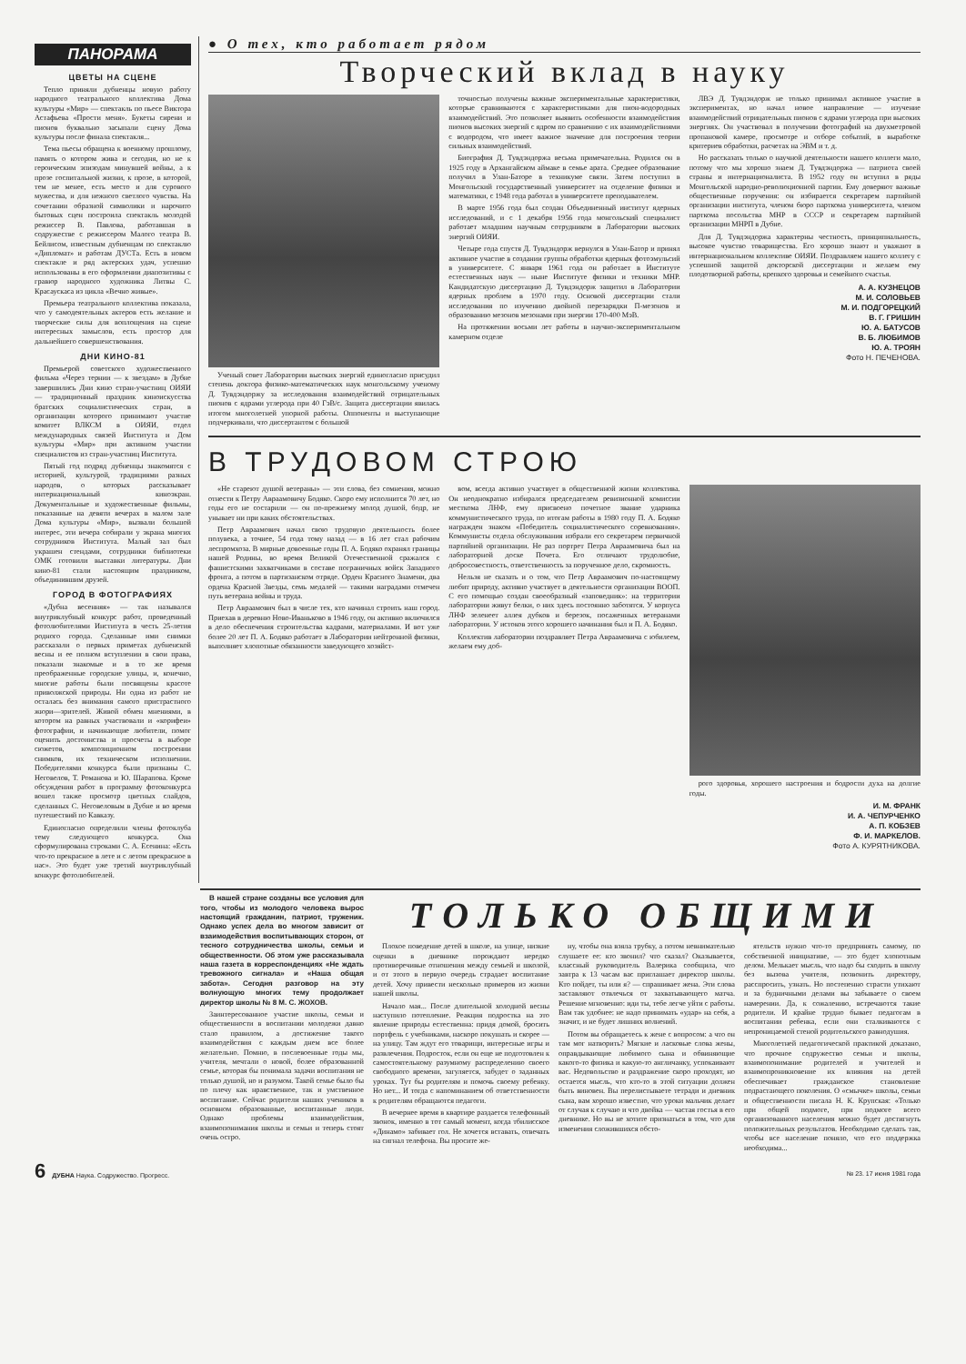ПАНОРАМА
ЦВЕТЫ НА СЦЕНЕ
Тепло приняли дубненцы новую работу народного театрального коллектива Дома культуры «Мир» — спектакль по пьесе Виктора Астафьева «Прости меня». Букеты сирени и пионов буквально засыпали сцену Дома культуры после финала спектакля...
Тема пьесы обращена к военному прошлому, память о котором жива и сегодня, но не к героическим эпизодам минувшей войны, а к прозе госпитальной жизни, к прозе, в которой, тем не менее, есть место и для сурового мужества, и для нежного светлого чувства. На сочетании образной символики и нарочито бытовых сцен построила спектакль молодой режиссер В. Павлова, работавшая в содружестве с режиссером Малого театра В. Бейлисом, известным дубненцам по спектаклю «Дипломат» и работам ДУСТа. Есть в новом спектакле и ряд актерских удач, успешно использованы в его оформлении диапозитивы с гравюр народного художника Литвы С. Красаускаса из цикла «Вечно живые».
Премьера театрального коллектива показала, что у самодеятельных актеров есть желание и творческие силы для воплощения на сцене интересных замыслов, есть простор для дальнейшего совершенствования.
ДНИ КИНО-81
Премьерой советского художественного фильма «Через тернии — к звездам» в Дубне завершились Дни кино стран-участниц ОИЯИ — традиционный праздник киноискусства братских социалистических стран, в организации которого принимают участие комитет ВЛКСМ в ОИЯИ, отдел международных связей Института и Дом культуры «Мир» при активном участии специалистов из стран-участниц Института.
Пятый год подряд дубненцы знакомятся с историей, культурой, традициями разных народов, о которых рассказывает интернациональный киноэкран. Документальные и художественные фильмы, показанные на девяти вечерах в малом зале Дома культуры «Мир», вызвали большой интерес, эти вечера собирали у экрана многих сотрудников Института. Малый зал был украшен стендами, сотрудники библиотеки ОМК готовили выставки литературы. Дни кино-81 стали настоящим праздником, объединившим друзей.
ГОРОД В ФОТОГРАФИЯХ
«Дубна весенняя» — так назывался внутриклубный конкурс работ, проведенный фотолюбителями Института в честь 25-летия родного города. Сделанные ими снимки рассказали о первых приметах дубненской весны и ее полном вступлении в свои права, показали знакомые и в то же время преображенные городские улицы, и, конечно, многие работы были посвящены красоте приволжской природы. Ни одна из работ не осталась без внимания самого пристрастного жюри—зрителей. Живой обмен мнениями, в котором на равных участвовали и «корифеи» фотографии, и начинающие любители, помог оценить достоинства и просчеты в выборе сюжетов, композиционном построении снимков, их техническом исполнении. Победителями конкурса были признаны С. Неговелов, Т. Романова и Ю. Шарапова. Кроме обсуждения работ в программу фотоконкурса вошел также просмотр цветных слайдов, сделанных С. Неговеловым в Дубне и во время путешествий по Кавказу.
Единогласно определили члены фотоклуба тему следующего конкурса. Она сформулирована строками С. А. Есенина: «Есть что-то прекрасное в лете и с летом прекрасное в нас». Это будет уже третий внутриклубный конкурс фотолюбителей.
● О тех, кто работает рядом
Творческий вклад в науку
Ученый совет Лаборатории высоких энергий единогласно присудил степень доктора физико-математических наук монгольскому ученому Д. Тувдэндоржу за исследования взаимодействий отрицательных пионов с ядрами углерода при 40 ГэВ/с. Защита диссертации явилась итогом многолетней упорной работы. Оппоненты и выступающие подчеркивали, что диссертантом с большой
точностью получены важные экспериментальные характеристики, которые сравниваются с характеристиками для пион-водородных взаимодействий. Это позволяет выявить особенности взаимодействия пионов высоких энергий с ядром по сравнению с их взаимодействиями с водородом, что имеет важное значение для построения теории сильных взаимодействий.
Биография Д. Тувдэндоржа весьма примечательна. Родился он в 1925 году в Архангайском аймаке в семье арата. Среднее образование получил в Улан-Баторе в техникуме связи. Затем поступил в Монгольский государственный университет на отделение физики и математики, с 1948 года работал в университете преподавателем.
В марте 1956 года был создан Объединенный институт ядерных исследований, и с 1 декабря 1956 года монгольский специалист работает младшим научным сотрудником в Лаборатории высоких энергий ОИЯИ.
Четыре года спустя Д. Тувдэндорж вернулся в Улан-Батор и принял активное участие в создании группы обработки ядерных фотоэмульсий в университете. С января 1961 года он работает в Институте естественных наук — ныне Институте физики и техники МНР. Кандидатскую диссертацию Д. Тувдэндорж защитил в Лаборатории ядерных проблем в 1970 году. Основой диссертации стали исследования по изучению двойной перезарядки П-мезонов и образованию мезонов мезонами при энергии 170-400 МэВ.
На протяжении восьми лет работы в научно-экспериментальном камерном отделе
ЛВЭ Д. Тувдэндорж не только принимал активное участие в экспериментах, но начал новое направление — изучение взаимодействий отрицательных пионов с ядрами углерода при высоких энергиях. Он участвовал в получении фотографий на двухметровой пропановой камере, просмотре и отборе событий, в выработке критериев обработки, расчетах на ЭВМ и т. д.
Но рассказать только о научной деятельности нашего коллеги мало, потому что мы хорошо знаем Д. Тувдэндоржа — патриота своей страны и интернационалиста. В 1952 году он вступил в ряды Монгольской народно-революционной партии. Ему доверяют важные общественные поручения: он избирается секретарем партийной организации института, членом бюро парткома университета, членом парткома посольства МНР в СССР и секретарем партийной организации МНРП в Дубне.
Для Д. Тувдэндоржа характерны честность, принципиальность, высокое чувство товарищества. Его хорошо знают и уважают в интернациональном коллективе ОИЯИ. Поздравляем нашего коллегу с успешной защитой докторской диссертации и желаем ему плодотворной работы, крепкого здоровья и семейного счастья.
А. А. КУЗНЕЦОВ
М. И. СОЛОВЬЕВ
М. И. ПОДГОРЕЦКИЙ
В. Г. ГРИШИН
Ю. А. БАТУСОВ
В. Б. ЛЮБИМОВ
Ю. А. ТРОЯН
Фото Н. ПЕЧЕНОВА.
В ТРУДОВОМ СТРОЮ
«Не стареют душой ветераны» — эти слова, без сомнения, можно отнести к Петру Авраамовичу Бодяко. Скоро ему исполнится 70 лет, но годы его не состарили — он по-прежнему молод душой, бодр, не унывает ни при каких обстоятельствах.
Петр Авраамович начал свою трудовую деятельность более полувека, а точнее, 54 года тому назад — в 16 лет стал рабочим леспромхоза. В мирные довоенные годы П. А. Бодяко охранял границы нашей Родины, во время Великой Отечественной сражался с фашистскими захватчиками в составе пограничных войск Западного фронта, а потом в партизанском отряде. Орден Красного Знамени, два ордена Красной Звезды, семь медалей — такими наградами отмечен путь ветерана войны и труда.
Петр Авраамович был в числе тех, кто начинал строить наш город. Приехав в деревню Ново-Иваньково в 1946 году, он активно включился в дело обеспечения строительства кадрами, материалами. И вот уже более 20 лет П. А. Бодяко работает в Лаборатории нейтронной физики, выполняет хлопотные обязанности заведующего хозяйст-
вом, всегда активно участвует в общественной жизни коллектива. Он неоднократно избирался председателем ревизионной комиссии месткома ЛНФ, ему присвоено почетное звание ударника коммунистического труда, по итогам работы в 1980 году П. А. Бодяко награжден знаком «Победитель социалистического соревнования». Коммунисты отдела обслуживания избрали его секретарем первичной партийной организации. Не раз портрет Петра Авраамовича был на лабораторной доске Почета. Его отличают трудолюбие, добросовестность, ответственность за порученное дело, скромность.
Нельзя не сказать и о том, что Петр Авраамович по-настоящему любит природу, активно участвует в деятельности организации ВООП. С его помощью создан своеобразный «заповедник»: на территории лаборатории живут белки, о них здесь постоянно заботятся. У корпуса ЛНФ зеленеет аллея дубков и березок, посаженных ветеранами лаборатории. У истоков этого хорошего начинания был и П. А. Бодяко.
Коллектив лаборатории поздравляет Петра Авраамовича с юбилеем, желаем ему доб-
рого здоровья, хорошего настроения и бодрости духа на долгие годы.
И. М. ФРАНК
И. А. ЧЕПУРЧЕНКО
А. П. КОБЗЕВ
Ф. И. МАРКЕЛОВ.
Фото А. КУРЯТНИКОВА.
В нашей стране созданы все условия для того, чтобы из молодого человека вырос настоящий гражданин, патриот, труженик. Однако успех дела во многом зависит от взаимодействия воспитывающих сторон, от тесного сотрудничества школы, семьи и общественности. Об этом уже рассказывала наша газета в корреспонденциях «Не ждать тревожного сигнала» и «Наша общая забота». Сегодня разговор на эту волнующую многих тему продолжает директор школы № 8 М. С. ЖОХОВ.
Заинтересованное участие школы, семьи и общественности в воспитании молодежи давно стало правилом, а достижение такого взаимодействия с каждым днем все более желательно. Помню, в послевоенные годы мы, учителя, мечтали о новой, более образованной семье, которая бы понимала задачи воспитания не только душой, но и разумом. Такой семье было бы по плечу как нравственное, так и умственное воспитание. Сейчас родители наших учеников в основном образованные, воспитанные люди. Однако проблемы взаимодействия, взаимопонимания школы и семьи и теперь стоят очень остро.
ТОЛЬКО ОБЩИМИ
Плохое поведение детей в школе, на улице, низкие оценки в дневнике порождают нередко противоречивые отношения между семьей и школой, и от этого в первую очередь страдает воспитание детей. Хочу привести несколько примеров из жизни нашей школы.
Начало мая... После длительной холодной весны наступило потепление. Реакция подростка на это явление природы естественна: придя домой, бросить портфель с учебниками, наскоро покушать и скорее — на улицу. Там ждут его товарищи, интересные игры и развлечения. Подросток, если он еще не подготовлен к самостоятельному разумному распределению своего свободного времени, загуляется, забудет о заданных уроках. Тут бы родителям и помочь своему ребенку. Но нет... И тогда с напоминанием об ответственности к родителям обращаются педагоги.
В вечернее время в квартире раздается телефонный звонок, именно в тот самый момент, когда тбилисское «Динамо» забивает гол. Не хочется вставать, отвечать на сигнал телефона. Вы просите же-
ну, чтобы она взяла трубку, а потом невнимательно слушаете ее: кто звонил? что сказал? Оказывается, классный руководитель Валерика сообщила, что завтра к 13 часам вас приглашает директор школы. Кто пойдет, ты или я? — спрашивает жена. Эти слова заставляют отвлечься от захватывающего матча. Решение мгновенно: иди ты, тебе легче уйти с работы. Вам так удобнее: не надо принимать «удар» на себя, а значит, и не будет лишних волнений.
Потом вы обращаетесь к жене с вопросом: а что он там мог натворить? Мягкие и ласковые слова жены, оправдывающие любимого сына и обвиняющие какого-то физика и какую-то англичанку, успокаивают вас. Недовольство и раздражение скоро проходят, но остается мысль, что кто-то в этой ситуации должен быть виновен. Вы перелистываете тетради и дневник сына, вам хорошо известно, что уроки мальчик делает от случая к случаю и что двойка — частая гостья в его дневнике. Но вы не хотите признаться в том, что для изменения сложившихся обсто-
ятельств нужно что-то предпринять самому, по собственной инициативе, — это будет хлопотным делом. Мелькает мысль, что надо бы сходить в школу без вызова учителя, позвонить директору, расспросить, узнать. Но постепенно страсти утихают и за будничными делами вы забываете о своем намерении. Да, к сожалению, встречаются такие родители. И крайне трудно бывает педагогам в воспитании ребенка, если они сталкиваются с непроницаемой стеной родительского равнодушия.
Многолетней педагогической практикой доказано, что прочное содружество семьи и школы, взаимопонимание родителей и учителей и взаимопроникновение их влияния на детей обеспечивает гражданское становление подрастающего поколения. О «смычке» школы, семьи и общественности писала Н. К. Крупская: «Только при общей подмоге, при подмоге всего организованного населения можно будет достигнуть положительных результатов. Необходимо сделать так, чтобы все население поняло, что его поддержка необходима...
6 ДУБНА Наука. Содружество. Прогресс.
№ 23. 17 июня 1981 года